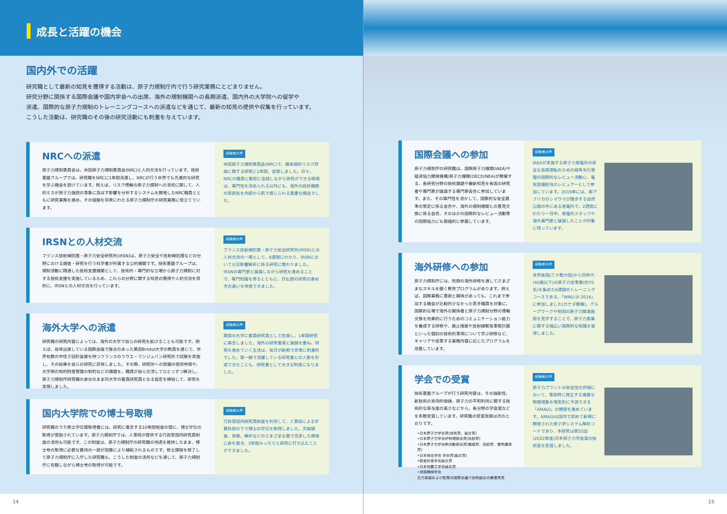成長と活躍の機会
国内外での活躍
研究職として最新の知見を獲得する活動は、原子力規制庁内で行う研究業務にとどまりません。
研究分野に関係する国際会議や国内学会への出席、海外の規制機関への長期派遣、国内外の大学院への留学や
派遣、国際的な原子力規制のトレーニングコースへの派遣などを通じて、最新の知見の提供や収集を行っています。
こうした活動は、研究職のその後の研究活動にも刺激を与えています。
NRCへの派遣
原子力規制委員会は、米国原子力規制委員会(NRC)と人的交流を行っています。技術基盤グループでは、研究職をNRCに1年間派遣し、NRCが行う世界でも先進的な研究を学ぶ機会を設けています。例えば、リスク情報の原子力規制への活用に関して、人的ミスが原子力施設の事象に及ぼす影響を分析するシステムを開発したNRC職員とともに研究業務を進め、その経験を将来にわたる原子力規制庁の研究業務に役立てています。
経験者の声
米国原子力規制委員会(NRC)で、確率論的リスク評価に関する研究に1年間、従事しました。日々、NRCの職員と緊密に会話しながら研究ができる環境は、専門性を深められる以外にも、海外の政府機関の雰囲気を内部から肌で感じられる貴重な機会でした。
IRSNとの人材交流
フランス放射線防護・原子力安全研究所(IRSN)は、原子力安全や放射線防護などの分野における調査・研究を行う科学者が所属する公的機関です。技術基盤グループは、規制活動に精通した技術支援機関として、技術的・専門的な立場から原子力規制に対する技術支援を実施しているため、これらの分野に関する知見の獲得や人的交流を目的に、IRSNとの人材交流を行っています。
経験者の声
フランス放射線防護・原子力安全研究所(IRSN)との人材交流の一環として、6週間にわたり、IRSNにおいて火災影響解析に係る研究に携わりました。IRSNの専門家と議論しながら研究を進めることで、専門知識を得るとともに、日仏間の研究の進め方の違いを体感できました。
海外大学への派遣
研究職の研究内容によっては、海外の大学で自らの研究を拡げることも可能です。例えば、毎年出席している国際会議で接点のあった英国Bristol大学の教員を通じて、世界有数の中性子回折装置を持つフランスのラウエ・ランジュバン研究所で試験を実施し、その結果を自らの研究に反映しました。その際、研究所への設備の使用申請や、大学側の知的財産管理の制約などの課題を、職員が自ら交渉してひとつずつ解決し、原子力規制庁研究職の身分のまま同大学の客員研究員となる協定を締結して、研究を実現しました。
経験者の声
英国の大学に客員研究員として在席し、1年間研究に専念しました。海外の研究者達と議論を重ね、研究を進めていく生活は、毎日が新鮮で非常に刺激的でした。第一線で活躍している研究者との人脈を形成できたことも、研究者として大きな財産になりました。
国内大学院での博士号取得
研究職のうち修士学位既取得者には、研究に専念する10年間程度の間に、博士学位の取得が奨励されています。原子力規制庁では、人事院が提供する行政官国内研究員制度の活用も可能です。この制度は、原子力規制庁の研究職の待遇を維持したまま、博士号の取得に必要な費用の一部が国費により補助されるものです。修士課程を修了して原子力規制庁に入庁した研究職も、こうした制度の活用などを通して、原子力規制庁に在籍しながら博士号の取得が可能です。
経験者の声
行政官国内研究員制度を利用して、人事院による学費負担の下で博士の学位を取得しました。文献調査、実験、解析などのさまざまな面で充実した環境に身を置き、3年間みっちりと研究に打ち込むことができました。
14
国際会議への参加
原子力規制庁の研究職は、国際原子力機関(IAEA)や経済協力開発機構/原子力機関(OECD/NEA)が開催する、各研究分野の技術課題や最新知見を各国の研究者や専門家が議論する専門家会合に参加しています。また、その専門性を活かして、国際的な安全基準の策定に係る会合や、海外の規制機関との意見交換に係る会合、そのほかの国際的なレビュー活動等の国際協力にも積極的に参画しています。
経験者の声
IAEAが実施する原子力発電所の安全な長期運転のための経年劣化管理の国際的なレビュー活動に、電気設備担当のレビュアーとして参加しています。2019年には、南アフリカのシマウマが闊歩する自然公園の中にある発電所で、2週間にわたり一日中、発電所スタッフや海外専門家と議論したことが印象に残っています。
海外研修への参加
原子力規制庁には、短期の海外研修を通してさまざまなスキルを磨く教育プログラムがあります。例えば、国際業務に意欲と興味があっても、これまで参加する機会が比較的少なかった若手職員を対象に、国際的な場で海外の関係者と原子力規制分野の情報交換を効果的に行うためのコミュニケーション能力を養成する研修や、廃止措置や放射線緊急事態計画といった個別の技術的事項について学ぶ研修など、キャリアや従事する業務内容に応じたプログラムを用意しています。
経験者の声
世界各国(三十数カ国)から同年代(40歳以下)の原子力従事者(約70名)を集めた6週間のトレーニングコースである、「WNU-SI 2016」に参加しました(カナダ開催)。グループワークや他国の原子力関連施設を見学することで、原子力産業に関する幅広い国際的な知識を習得しました。
学会での受賞
技術基盤グループが行う研究内容は、その独創性、新技術の実用的価値、原子力の平和利用に関する技術的な寄与度の高さなどから、各分野の学会賞などを多数受賞しています。研究職の受賞実績は次のとおりです。
•日本原子力学会賞(技術賞、論文賞)
•日本原子力学会炉物理部会賞(奨励賞)
•日本原子力学会熱流動部会賞(業績賞、奨励賞、優秀講演賞)
•日本保全学会 学会賞(論文賞)
•腐食防食学会論文賞
•日本地震工学会論文賞
•米国機械学会
圧力容器および配管の国際会議で技術論文の最優秀賞
経験者の声
原子力プラントの安全性の評価において、事故時に発生する複雑な物理現象を現実的に予測できる「AMAGI」の開発を進めています。AMAGIは国内で初めて新規に開発された原子炉システム解析コードであり、本研究は第55回(2022年度)日本原子力学会賞の技術賞を受賞しました。
15